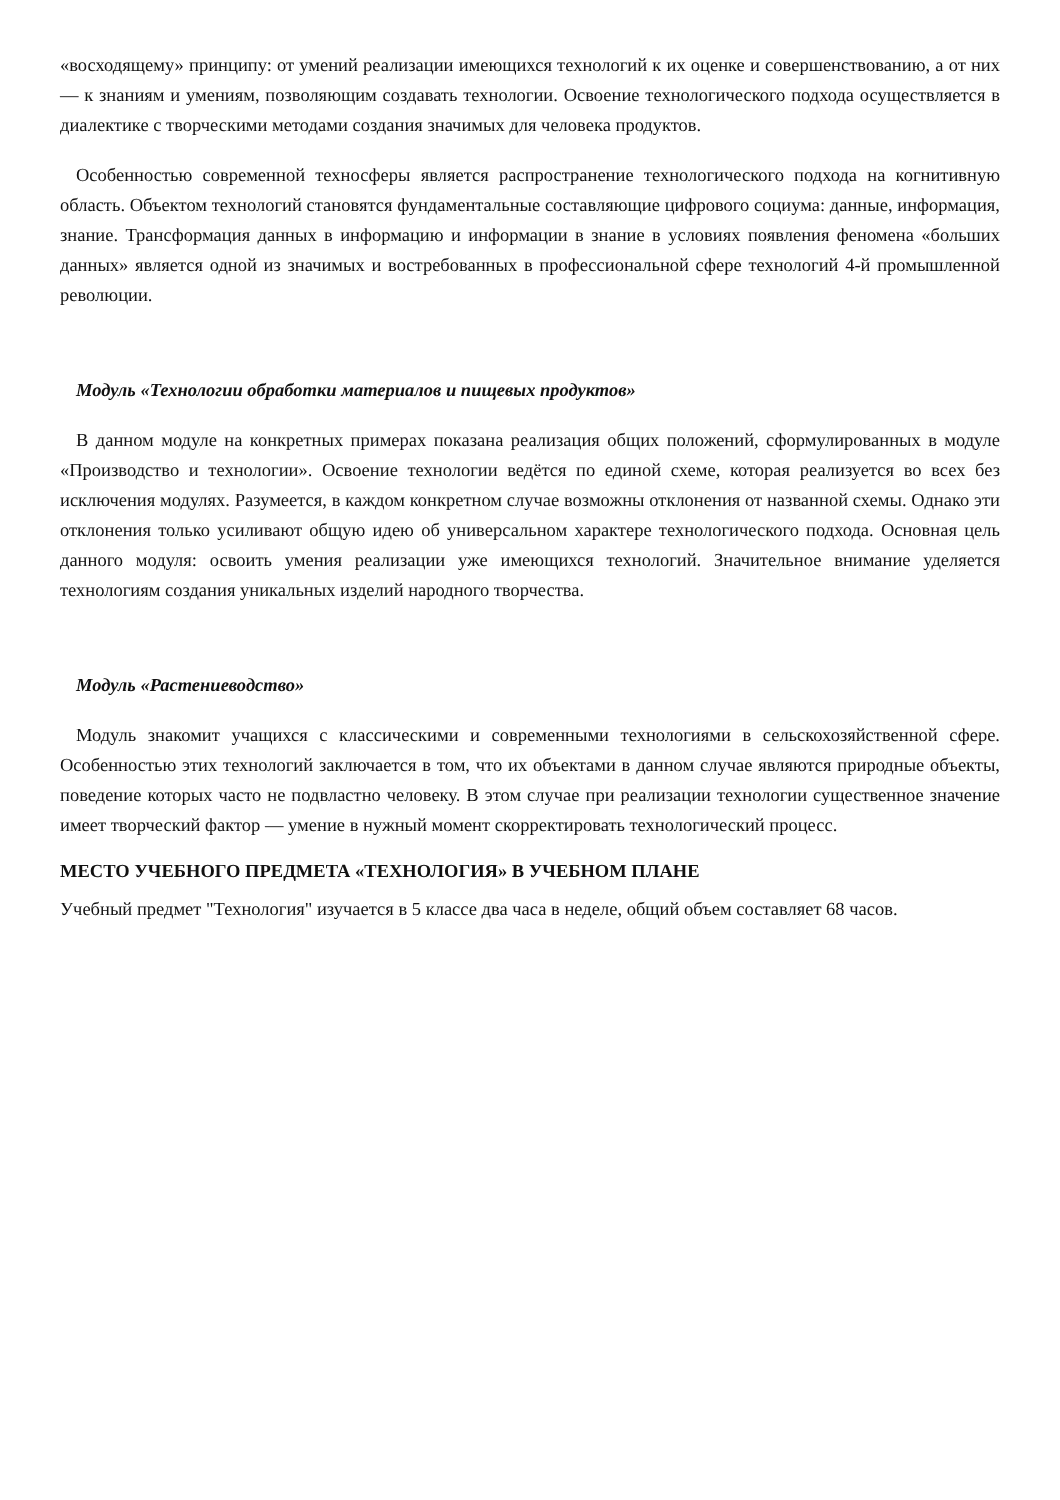«восходящему» принципу: от умений реализации имеющихся технологий к их оценке и совершенствованию, а от них — к знаниям и умениям, позволяющим создавать технологии. Освоение технологического подхода осуществляется в диалектике с творческими методами создания значимых для человека продуктов.
Особенностью современной техносферы является распространение технологического подхода на когнитивную область. Объектом технологий становятся фундаментальные составляющие цифрового социума: данные, информация, знание. Трансформация данных в информацию и информации в знание в условиях появления феномена «больших данных» является одной из значимых и востребованных в профессиональной сфере технологий 4-й промышленной революции.
Модуль «Технологии обработки материалов и пищевых продуктов»
В данном модуле на конкретных примерах показана реализация общих положений, сформулированных в модуле «Производство и технологии». Освоение технологии ведётся по единой схеме, которая реализуется во всех без исключения модулях. Разумеется, в каждом конкретном случае возможны отклонения от названной схемы. Однако эти отклонения только усиливают общую идею об универсальном характере технологического подхода. Основная цель данного модуля: освоить умения реализации уже имеющихся технологий. Значительное внимание уделяется технологиям создания уникальных изделий народного творчества.
Модуль «Растениеводство»
Модуль знакомит учащихся с классическими и современными технологиями в сельскохозяйственной сфере. Особенностью этих технологий заключается в том, что их объектами в данном случае являются природные объекты, поведение которых часто не подвластно человеку. В этом случае при реализации технологии существенное значение имеет творческий фактор — умение в нужный момент скорректировать технологический процесс.
МЕСТО УЧЕБНОГО ПРЕДМЕТА «ТЕХНОЛОГИЯ» В УЧЕБНОМ ПЛАНЕ
Учебный предмет "Технология" изучается в 5 классе два часа в неделе, общий объем составляет 68 часов.